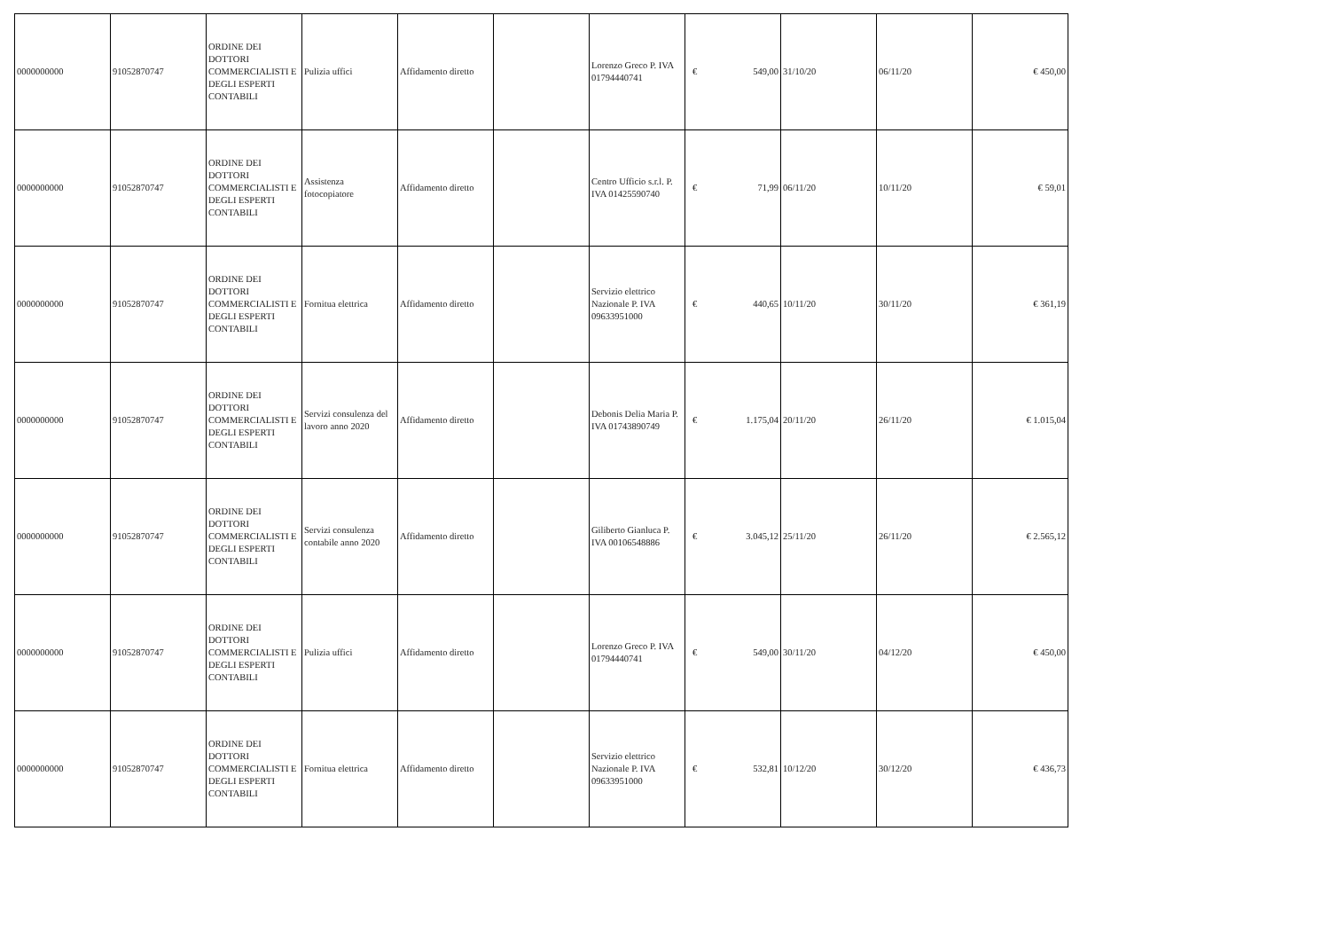| 0000000000 | 91052870747 | ORDINE DEI DOTTORI COMMERCIALISTI E DEGLI ESPERTI CONTABILI | Pulizia uffici | Affidamento diretto | | Lorenzo Greco P. IVA 01794440741 | € 549,00 | 31/10/20 | 06/11/20 | € 450,00 |
| 0000000000 | 91052870747 | ORDINE DEI DOTTORI COMMERCIALISTI E DEGLI ESPERTI CONTABILI | Assistenza fotocopiatore | Affidamento diretto | | Centro Ufficio s.r.l. P. IVA 01425590740 | € 71,99 | 06/11/20 | 10/11/20 | € 59,01 |
| 0000000000 | 91052870747 | ORDINE DEI DOTTORI COMMERCIALISTI E DEGLI ESPERTI CONTABILI | Fornitua elettrica | Affidamento diretto | | Servizio elettrico Nazionale P. IVA 09633951000 | € 440,65 | 10/11/20 | 30/11/20 | € 361,19 |
| 0000000000 | 91052870747 | ORDINE DEI DOTTORI COMMERCIALISTI E DEGLI ESPERTI CONTABILI | Servizi consulenza del lavoro anno 2020 | Affidamento diretto | | Debonis Delia Maria P. IVA 01743890749 | € 1.175,04 | 20/11/20 | 26/11/20 | € 1.015,04 |
| 0000000000 | 91052870747 | ORDINE DEI DOTTORI COMMERCIALISTI E DEGLI ESPERTI CONTABILI | Servizi consulenza contabile anno 2020 | Affidamento diretto | | Giliberto Gianluca P. IVA 00106548886 | € 3.045,12 | 25/11/20 | 26/11/20 | € 2.565,12 |
| 0000000000 | 91052870747 | ORDINE DEI DOTTORI COMMERCIALISTI E DEGLI ESPERTI CONTABILI | Pulizia uffici | Affidamento diretto | | Lorenzo Greco P. IVA 01794440741 | € 549,00 | 30/11/20 | 04/12/20 | € 450,00 |
| 0000000000 | 91052870747 | ORDINE DEI DOTTORI COMMERCIALISTI E DEGLI ESPERTI CONTABILI | Fornitua elettrica | Affidamento diretto | | Servizio elettrico Nazionale P. IVA 09633951000 | € 532,81 | 10/12/20 | 30/12/20 | € 436,73 |